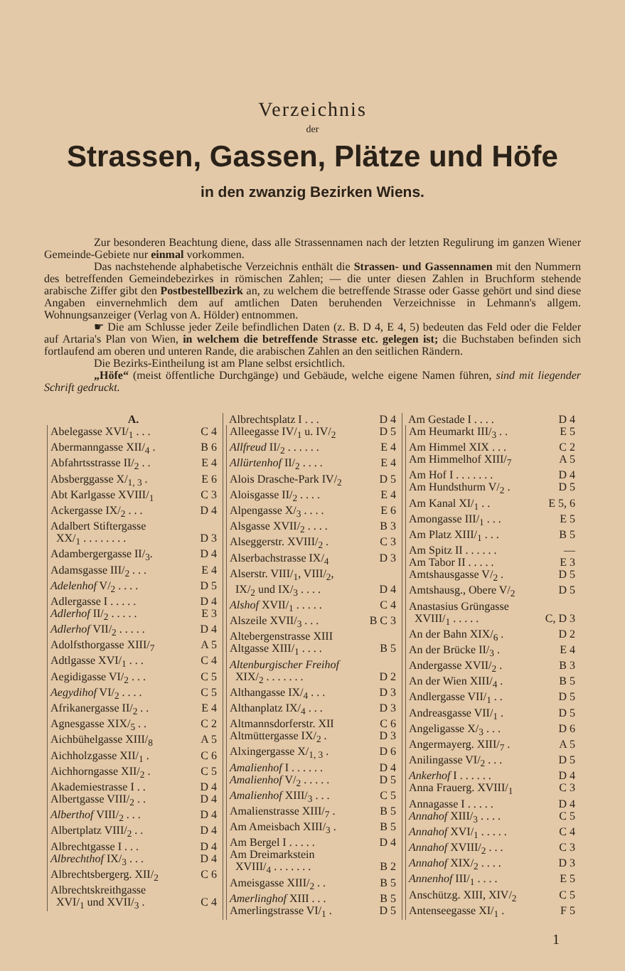Verzeichnis
der
Strassen, Gassen, Plätze und Höfe
in den zwanzig Bezirken Wiens.
Zur besonderen Beachtung diene, dass alle Strassennamen nach der letzten Regulirung im ganzen Wiener Gemeinde-Gebiete nur einmal vorkommen.
Das nachstehende alphabetische Verzeichnis enthält die Strassen- und Gassennamen mit den Nummern des betreffenden Gemeindebezirkes in römischen Zahlen; — die unter diesen Zahlen in Bruchform stehende arabische Ziffer gibt den Postbestellbezirk an, zu welchem die betreffende Strasse oder Gasse gehört und sind diese Angaben einvernehmlich dem auf amtlichen Daten beruhenden Verzeichnisse in Lehmann's allgem. Wohnungsanzeiger (Verlag von A. Hölder) entnommen.
☛ Die am Schlusse jeder Zeile befindlichen Daten (z. B. D 4, E 4, 5) bedeuten das Feld oder die Felder auf Artaria's Plan von Wien, in welchem die betreffende Strasse etc. gelegen ist; die Buchstaben befinden sich fortlaufend am oberen und unteren Rande, die arabischen Zahlen an den seitlichen Rändern.
Die Bezirks-Eintheilung ist am Plane selbst ersichtlich.
„Höfe“ (meist öffentliche Durchgänge) und Gebäude, welche eigene Namen führen, sind mit liegender Schrift gedruckt.
A.
Abelegasse XVI/<sub>1</sub> . . . C 4
Abermanngasse XII/<sub>4</sub> . B 6
Abfahrtsstrasse II/<sub>2</sub> . . E 4
Absberggasse X/<sub>1, 3</sub> . E 6
Abt Karlgasse XVIII/<sub>1</sub> C 3
Ackergasse IX/<sub>2</sub> . . . D 4
Adalbert Stiftergasse
XX/<sub>1</sub> . . . . . . . . D 3
Adambergergasse II/<sub>3</sub>. D 4
Adamsgasse III/<sub>2</sub> . . . E 4
Adelenhof V/<sub>2</sub> . . . . D 5
Adlergasse I . . . . . D 4
Adlerhof II/<sub>2</sub> . . . . . E 3
Adlerhof VII/<sub>2</sub> . . . . . D 4
Adolfsthorgasse XIII/<sub>7</sub> A 5
Adtlgasse XVI/<sub>1</sub> . . . C 4
Aegidigasse VI/<sub>2</sub> . . . C 5
Aegydihof VI/<sub>2</sub> . . . . C 5
Afrikanergasse II/<sub>2</sub> . . E 4
Agnesgasse XIX/<sub>5</sub> . . C 2
Aichbühelgasse XIII/<sub>8</sub> A 5
Aichholzgasse XII/<sub>1</sub> . C 6
Aichhorngasse XII/<sub>2</sub> . C 5
Akademiestrasse I . . D 4
Albertgasse VIII/<sub>2</sub> . . D 4
Alberthof VIII/<sub>2</sub> . . . D 4
Albertplatz VIII/<sub>2</sub> . . D 4
Albrechtgasse I . . . D 4
Albrechthof IX/<sub>3</sub> . . . D 4
Albrechtsbergerg. XII/<sub>2</sub> C 6
Albrechtskreithgasse
XVI/<sub>1</sub> und XVII/<sub>3</sub> . C 4
Albrechtsplatz I . . . D 4
Alleegasse IV/<sub>1</sub> u. IV/<sub>2</sub> D 5
Allfreud II/<sub>2</sub> . . . . . . E 4
Allürtenhof II/<sub>2</sub> . . . . E 4
Alois Drasche-Park IV/<sub>2</sub> D 5
Aloisgasse II/<sub>2</sub> . . . . E 4
Alpengasse X/<sub>3</sub> . . . . E 6
Alsgasse XVII/<sub>2</sub> . . . . B 3
Alseggerstr. XVIII/<sub>2</sub> . C 3
Alserbachstrasse IX/<sub>4</sub> D 3
Alserstr. VIII/<sub>1</sub>, VIII/<sub>2</sub>,
IX/<sub>2</sub> und IX/<sub>3</sub> . . . . D 4
Alshof XVII/<sub>1</sub> . . . . . C 4
Alszeile XVII/<sub>3</sub> . . . B C 3
Altebergenstrasse XIII
Altgasse XIII/<sub>1</sub> . . . . B 5
Altenburgischer Freihof
XIX/<sub>2</sub> . . . . . . . D 2
Althangasse IX/<sub>4</sub> . . . D 3
Althanplatz IX/<sub>4</sub> . . . D 3
Altmannsdorferstr. XII C 6
Altmüttergasse IX/<sub>2</sub> . D 3
Alxingergasse X/<sub>1, 3</sub> . D 6
Amalienhof I . . . . . . D 4
Amalienhof V/<sub>2</sub> . . . . . D 5
Amalienhof XIII/<sub>3</sub> . . . C 5
Amalienstrasse XIII/<sub>7</sub> . B 5
Am Ameisbach XIII/<sub>3</sub> . B 5
Am Bergel I . . . . . D 4
Am Dreimarkstein
XVIII/<sub>4</sub> . . . . . . . B 2
Ameisgasse XIII/<sub>2</sub> . . B 5
Amerlinghof XIII . . . B 5
Amerlingstrasse VI/<sub>1</sub> . D 5
Am Gestade I . . . . D 4
Am Heumarkt III/<sub>3</sub> . . E 5
Am Himmel XIX . . . C 2
Am Himmelhof XIII/<sub>7</sub> A 5
Am Hof I . . . . . . . D 4
Am Hundsthurm V/<sub>2</sub> . D 5
Am Kanal XI/<sub>1</sub> . . E 5, 6
Amongasse III/<sub>1</sub> . . . E 5
Am Platz XIII/<sub>1</sub> . . . B 5
Am Spitz II . . . . . . —
Am Tabor II . . . . . E 3
Amtshausgasse V/<sub>2</sub> . D 5
Amtshausg., Obere V/<sub>2</sub> D 5
Anastasius Grüngasse
XVIII/<sub>1</sub> . . . . . C, D 3
An der Bahn XIX/<sub>6</sub> . D 2
An der Brücke II/<sub>3</sub> . E 4
Andergasse XVII/<sub>2</sub> . B 3
An der Wien XIII/<sub>4</sub> . B 5
Andlergasse VII/<sub>1</sub> . . D 5
Andreasgasse VII/<sub>1</sub> . D 5
Angeligasse X/<sub>3</sub> . . . D 6
Angermayerg. XIII/<sub>7</sub> . A 5
Anilingasse VI/<sub>2</sub> . . . D 5
Ankerhof I . . . . . . D 4
Anna Frauerg. XVIII/<sub>1</sub> C 3
Annagasse I . . . . . D 4
Annahof XIII/<sub>3</sub> . . . . C 5
Annahof XVI/<sub>1</sub> . . . . . C 4
Annahof XVIII/<sub>2</sub> . . . C 3
Annahof XIX/<sub>2</sub> . . . . D 3
Annenhof III/<sub>1</sub> . . . . E 5
Anschützg. XIII, XIV/<sub>2</sub> C 5
Antenseegasse XI/<sub>1</sub> . F 5
1